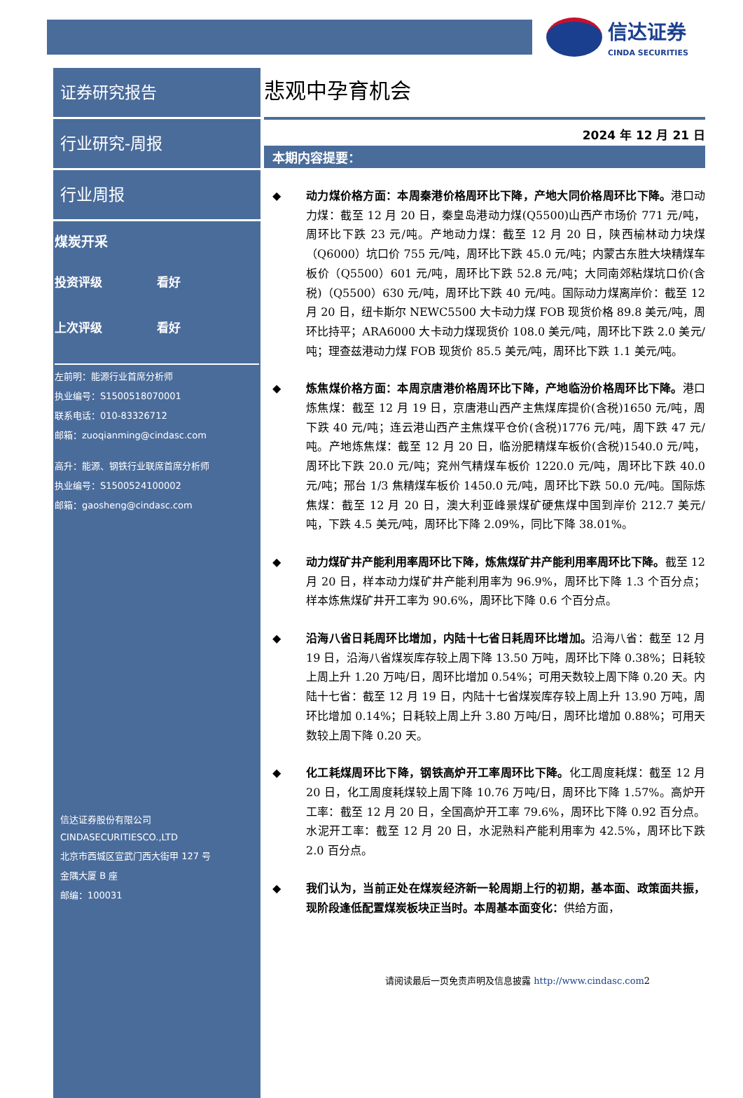信达证券
CINDA SECURITIES
证券研究报告
行业研究-周报
行业周报
煤炭开采
投资评级 看好
上次评级 看好
左前明：能源行业首席分析师
执业编号：S1500518070001
联系电话：010-83326712
邮箱：zuoqianming@cindasc.com
高升：能源、钢铁行业联席首席分析师
执业编号：S1500524100002
邮箱：gaosheng@cindasc.com
信达证券股份有限公司
CINDASECURITIESCO.,LTD
北京市西城区宣武门西大街甲 127 号
金隅大厦 B 座
邮编：100031
悲观中孕育机会
2024 年 12 月 21 日
本期内容提要：
◆ 动力煤价格方面：本周秦港价格周环比下降，产地大同价格周环比下降。港口动力煤：截至 12 月 20 日，秦皇岛港动力煤(Q5500)山西产市场价 771 元/吨，周环比下跌 23 元/吨。产地动力煤：截至 12 月 20 日，陕西榆林动力块煤（Q6000）坑口价 755 元/吨，周环比下跌 45.0 元/吨；内蒙古东胜大块精煤车板价（Q5500）601 元/吨，周环比下跌 52.8 元/吨；大同南郊粘煤坑口价(含税)（Q5500）630 元/吨，周环比下跌 40 元/吨。国际动力煤离岸价：截至 12 月 20 日，纽卡斯尔 NEWC5500 大卡动力煤 FOB 现货价格 89.8 美元/吨，周环比持平；ARA6000 大卡动力煤现货价 108.0 美元/吨，周环比下跌 2.0 美元/吨；理查兹港动力煤 FOB 现货价 85.5 美元/吨，周环比下跌 1.1 美元/吨。
◆ 炼焦煤价格方面：本周京唐港价格周环比下降，产地临汾价格周环比下降。港口炼焦煤：截至 12 月 19 日，京唐港山西产主焦煤库提价(含税)1650 元/吨，周下跌 40 元/吨；连云港山西产主焦煤平仓价(含税)1776 元/吨，周下跌 47 元/吨。产地炼焦煤：截至 12 月 20 日，临汾肥精煤车板价(含税)1540.0 元/吨，周环比下跌 20.0 元/吨；兖州气精煤车板价 1220.0 元/吨，周环比下跌 40.0 元/吨；邢台 1/3 焦精煤车板价 1450.0 元/吨，周环比下跌 50.0 元/吨。国际炼焦煤：截至 12 月 20 日，澳大利亚峰景煤矿硬焦煤中国到岸价 212.7 美元/吨，下跌 4.5 美元/吨，周环比下降 2.09%，同比下降 38.01%。
◆ 动力煤矿井产能利用率周环比下降，炼焦煤矿井产能利用率周环比下降。截至 12 月 20 日，样本动力煤矿井产能利用率为 96.9%，周环比下降 1.3 个百分点；样本炼焦煤矿井开工率为 90.6%，周环比下降 0.6 个百分点。
◆ 沿海八省日耗周环比增加，内陆十七省日耗周环比增加。沿海八省：截至 12 月 19 日，沿海八省煤炭库存较上周下降 13.50 万吨，周环比下降 0.38%；日耗较上周上升 1.20 万吨/日，周环比增加 0.54%；可用天数较上周下降 0.20 天。内陆十七省：截至 12 月 19 日，内陆十七省煤炭库存较上周上升 13.90 万吨，周环比增加 0.14%；日耗较上周上升 3.80 万吨/日，周环比增加 0.88%；可用天数较上周下降 0.20 天。
◆ 化工耗煤周环比下降，钢铁高炉开工率周环比下降。化工周度耗煤：截至 12 月 20 日，化工周度耗煤较上周下降 10.76 万吨/日，周环比下降 1.57%。高炉开工率：截至 12 月 20 日，全国高炉开工率 79.6%，周环比下降 0.92 百分点。水泥开工率：截至 12 月 20 日，水泥熟料产能利用率为 42.5%，周环比下跌 2.0 百分点。
◆ 我们认为，当前正处在煤炭经济新一轮周期上行的初期，基本面、政策面共振，现阶段逢低配置煤炭板块正当时。本周基本面变化：供给方面，
请阅读最后一页免责声明及信息披露 http://www.cindasc.com2